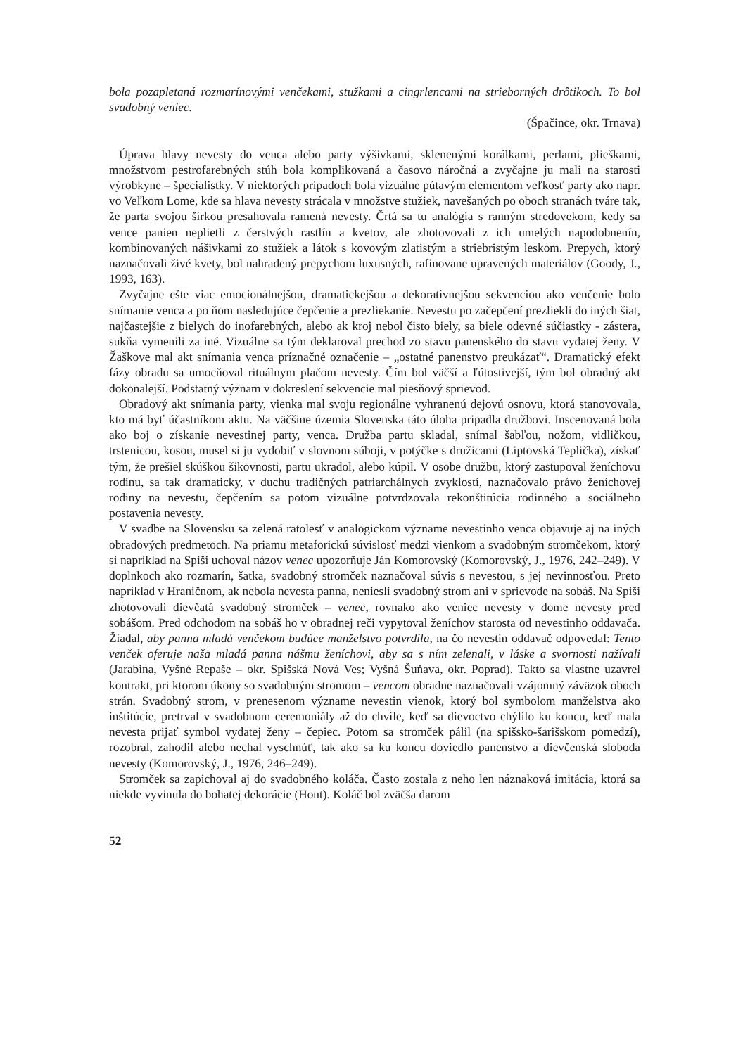bola pozapletaná rozmarínovými venčekami, stužkami a cingrlencami na strieborných drôtikoch. To bol svadobný veniec.
(Špačince, okr. Trnava)
Úprava hlavy nevesty do venca alebo party výšivkami, sklenenými korálkami, perlami, plieškami, množstvom pestrofarebných stúh bola komplikovaná a časovo náročná a zvyčajne ju mali na starosti výrobkyne – špecialistky. V niektorých prípadoch bola vizuálne pútavým elementom veľkosť party ako napr. vo Veľkom Lome, kde sa hlava nevesty strácala v množstve stužiek, navešaných po oboch stranách tváre tak, že parta svojou šírkou presahovala ramená nevesty. Črtá sa tu analógia s ranným stredovekom, kedy sa vence panien neplietli z čerstvých rastlín a kvetov, ale zhotovovali z ich umelých napodobnenín, kombinovaných nášivkami zo stužiek a látok s kovovým zlatistým a striebristým leskom. Prepych, ktorý naznačovali živé kvety, bol nahradený prepychom luxusných, rafinovane upravených materiálov (Goody, J., 1993, 163).
Zvyčajne ešte viac emocionálnejšou, dramatickejšou a dekoratívnejšou sekvenciou ako venčenie bolo snímanie venca a po ňom nasledujúce čepčenie a prezliekanie. Nevestu po začepčení prezliekli do iných šiat, najčastejšie z bielych do inofarebných, alebo ak kroj nebol čisto biely, sa biele odevné súčiastky - zástera, sukňa vymenili za iné. Vizuálne sa tým deklaroval prechod zo stavu panenského do stavu vydatej ženy. V Žaškove mal akt snímania venca príznačné označenie – „ostatné panenstvo preukázať“. Dramatický efekt fázy obradu sa umocňoval rituálnym plačom nevesty. Čím bol väčší a ľútostivejší, tým bol obradný akt dokonalejší. Podstatný význam v dokreslení sekvencie mal piesňový sprievod.
Obradový akt snímania party, vienka mal svoju regionálne vyhranenú dejovú osnovu, ktorá stanovovala, kto má byť účastníkom aktu. Na väčšine územia Slovenska táto úloha pripadla družbovi. Inscenovaná bola ako boj o získanie nevestinej party, venca. Družba partu skladal, snímal šabľou, nožom, vidličkou, trstenicou, kosou, musel si ju vydobiť v slovnom súboji, v potýčke s družicami (Liptovská Teplička), získať tým, že prešiel skúškou šikovnosti, partu ukradol, alebo kúpil. V osobe družbu, ktorý zastupoval ženíchovu rodinu, sa tak dramaticky, v duchu tradičných patriarchálnych zvyklostí, naznačovalo právo ženíchovej rodiny na nevestu, čepčením sa potom vizuálne potvrdzovala rekonštitúcia rodinného a sociálneho postavenia nevesty.
V svadbe na Slovensku sa zelená ratolesť v analogickom význame nevestinho venca objavuje aj na iných obradových predmetoch. Na priamu metaforickú súvislosť medzi vienkom a svadobným stromčekom, ktorý si napríklad na Spiši uchoval názov venec upozorňuje Ján Komorovský (Komorovský, J., 1976, 242–249). V doplnkoch ako rozmarín, šatka, svadobný stromček naznačoval súvis s nevestou, s jej nevinnosťou. Preto napríklad v Hraničnom, ak nebola nevesta panna, neniesli svadobný strom ani v sprievode na sobáš. Na Spiši zhotovovali dievčatá svadobný stromček – venec, rovnako ako veniec nevesty v dome nevesty pred sobášom. Pred odchodom na sobáš ho v obradnej reči vypytoval ženíchov starosta od nevestinho oddavača. Žiadal, aby panna mladá venčekom budúce manželstvo potvrdila, na čo nevestin oddavač odpovedal: Tento venček oferuje naša mladá panna nášmu ženíchovi, aby sa s ním zelenali, v láske a svornosti nažívali (Jarabina, Vyšné Repaše – okr. Spišská Nová Ves; Vyšná Šuňava, okr. Poprad). Takto sa vlastne uzavrel kontrakt, pri ktorom úkony so svadobným stromom – vencom obradne naznačovali vzájomný záväzok oboch strán. Svadobný strom, v prenesenom význame nevestin vienok, ktorý bol symbolom manželstva ako inštitúcie, pretrval v svadobnom ceremoniály až do chvíle, keď sa dievoctvo chýlilo ku koncu, keď mala nevesta prijať symbol vydatej ženy – čepiec. Potom sa stromček pálil (na spišsko-šarišskom pomedzí), rozobral, zahodil alebo nechal vyschnúť, tak ako sa ku koncu doviedlo panenstvo a dievčenská sloboda nevesty (Komorovský, J., 1976, 246–249).
Stromček sa zapichoval aj do svadobného koláča. Často zostala z neho len náznaková imitácia, ktorá sa niekde vyvinula do bohatej dekorácie (Hont). Koláč bol zväčša darom
52